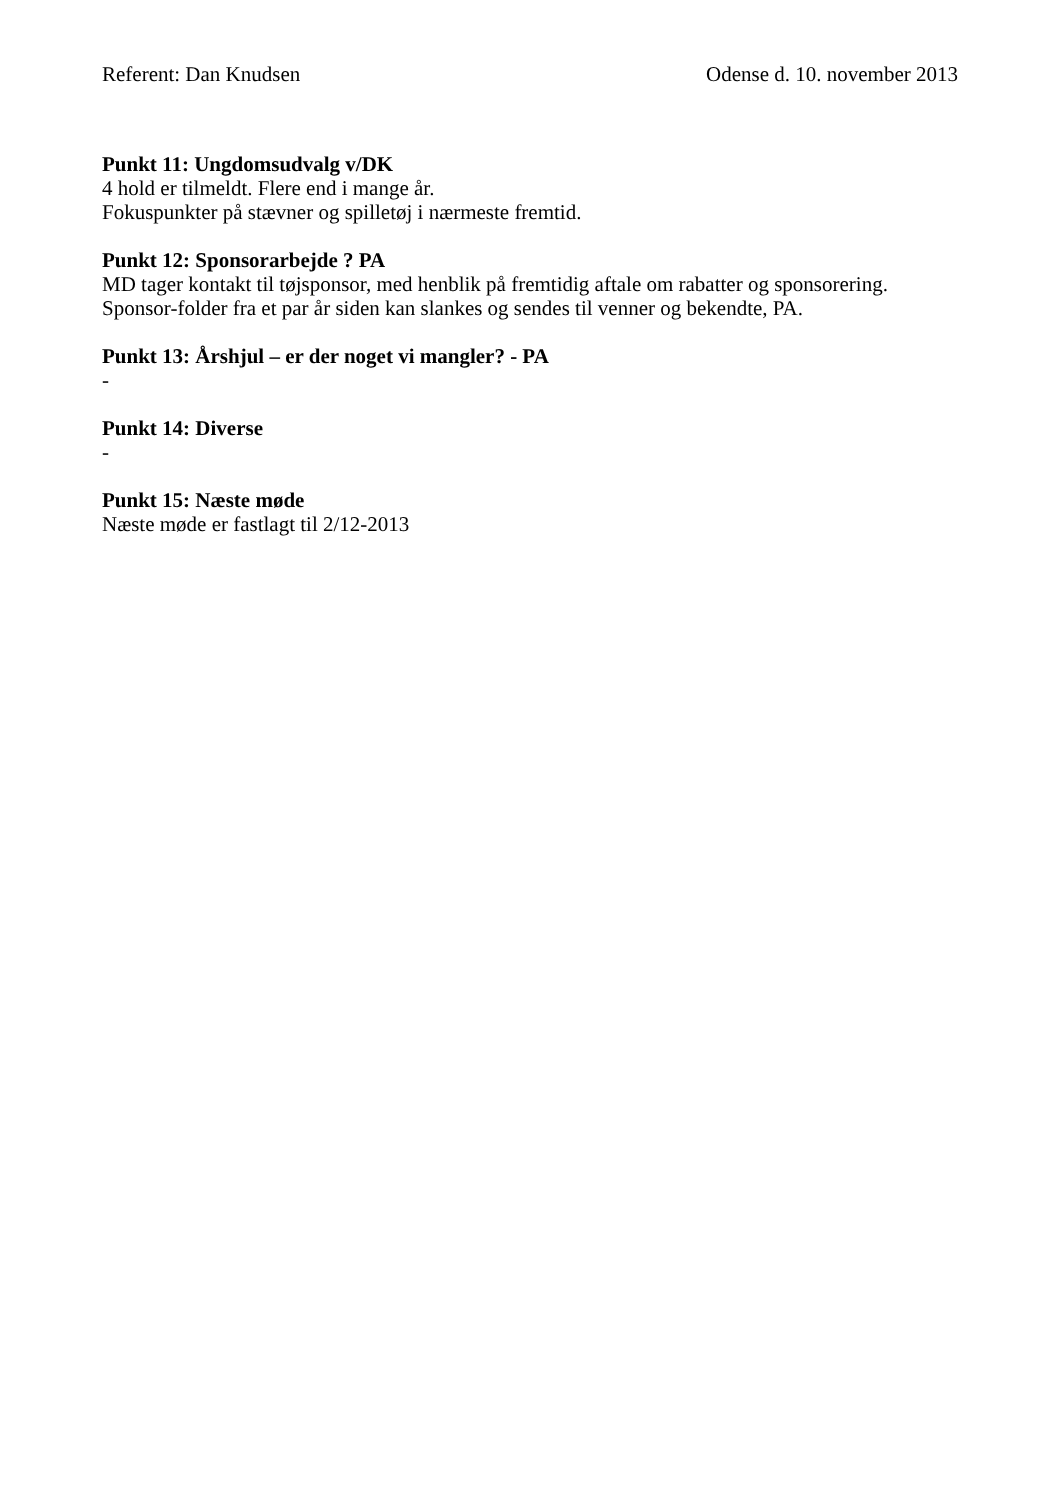Referent: Dan Knudsen Odense d. 10. november 2013
Punkt 11: Ungdomsudvalg v/DK
4 hold er tilmeldt. Flere end i mange år.
Fokuspunkter på stævner og spilletøj i nærmeste fremtid.
Punkt 12: Sponsorarbejde ? PA
MD tager kontakt til tøjsponsor, med henblik på fremtidig aftale om rabatter og sponsorering.
Sponsor-folder fra et par år siden kan slankes og sendes til venner og bekendte, PA.
Punkt 13: Årshjul – er der noget vi mangler? - PA
-
Punkt 14: Diverse
-
Punkt 15: Næste møde
Næste møde er fastlagt til 2/12-2013